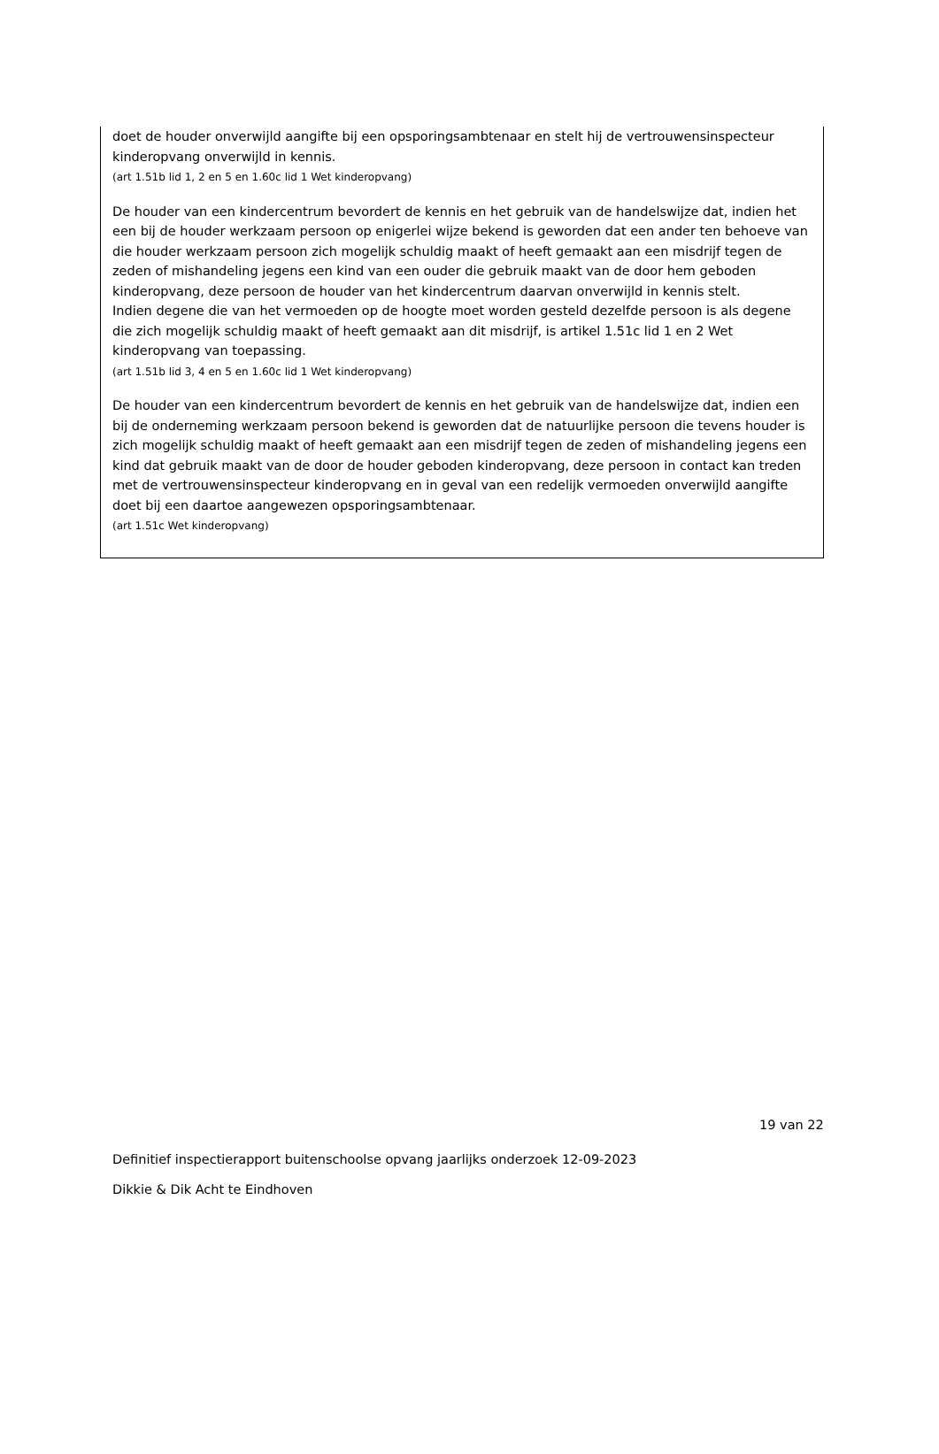doet de houder onverwijld aangifte bij een opsporingsambtenaar en stelt hij de vertrouwensinspecteur kinderopvang onverwijld in kennis.
(art 1.51b lid 1, 2 en 5 en 1.60c lid 1 Wet kinderopvang)
De houder van een kindercentrum bevordert de kennis en het gebruik van de handelswijze dat, indien het een bij de houder werkzaam persoon op enigerlei wijze bekend is geworden dat een ander ten behoeve van die houder werkzaam persoon zich mogelijk schuldig maakt of heeft gemaakt aan een misdrijf tegen de zeden of mishandeling jegens een kind van een ouder die gebruik maakt van de door hem geboden kinderopvang, deze persoon de houder van het kindercentrum daarvan onverwijld in kennis stelt.
Indien degene die van het vermoeden op de hoogte moet worden gesteld dezelfde persoon is als degene die zich mogelijk schuldig maakt of heeft gemaakt aan dit misdrijf, is artikel 1.51c lid 1 en 2 Wet kinderopvang van toepassing.
(art 1.51b lid 3, 4 en 5 en 1.60c lid 1 Wet kinderopvang)
De houder van een kindercentrum bevordert de kennis en het gebruik van de handelswijze dat, indien een bij de onderneming werkzaam persoon bekend is geworden dat de natuurlijke persoon die tevens houder is zich mogelijk schuldig maakt of heeft gemaakt aan een misdrijf tegen de zeden of mishandeling jegens een kind dat gebruik maakt van de door de houder geboden kinderopvang, deze persoon in contact kan treden met de vertrouwensinspecteur kinderopvang en in geval van een redelijk vermoeden onverwijld aangifte doet bij een daartoe aangewezen opsporingsambtenaar.
(art 1.51c Wet kinderopvang)
19 van 22
Definitief inspectierapport buitenschoolse opvang jaarlijks onderzoek 12-09-2023
Dikkie & Dik Acht te Eindhoven